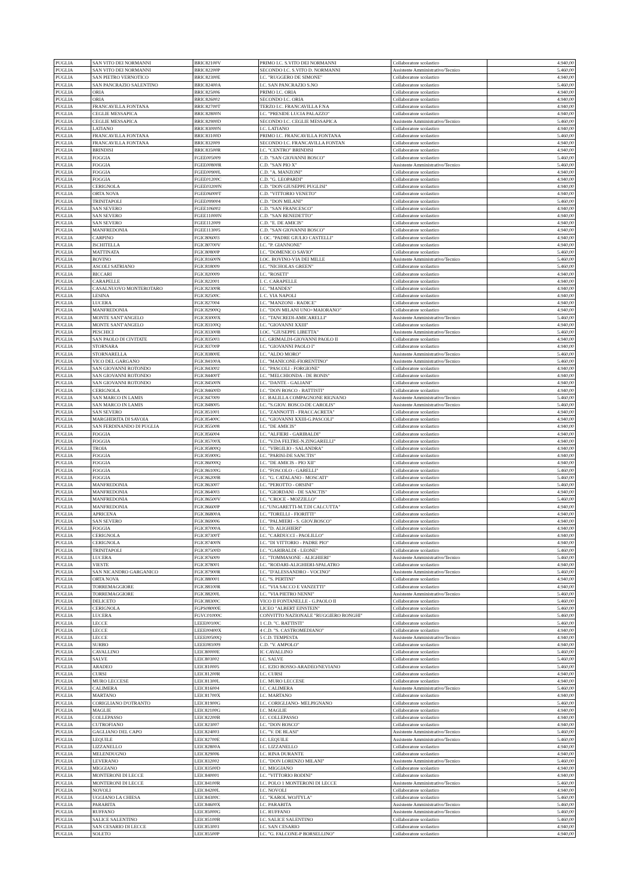| PUGLIA | SAN VITO DEI NORMANNI | BRIC82100V | PRIMO I.C. S.VITO DEI NORMANNI | Collaboratore scolastico | 4.940,00 |
| PUGLIA | SAN VITO DEI NORMANNI | BRIC82200P | SECONDO I.C. S.VITO D. NORMANNI | Assistente Amministrativo/Tecnico | 5.460,00 |
| PUGLIA | SAN PIETRO VERNOTICO | BRIC82300E | I.C. "RUGGERO DE SIMONE" | Collaboratore scolastico | 4.940,00 |
| PUGLIA | SAN PANCRAZIO SALENTINO | BRIC82400A | I.C. SAN PANCRAZIO S.NO | Collaboratore scolastico | 5.460,00 |
| PUGLIA | ORIA | BRIC825006 | PRIMO I.C. ORIA | Collaboratore scolastico | 4.940,00 |
| PUGLIA | ORIA | BRIC826002 | SECONDO I.C. ORIA | Collaboratore scolastico | 4.940,00 |
| PUGLIA | FRANCAVILLA FONTANA | BRIC82700T | TERZO I.C. FRANCAVILLA F.NA | Collaboratore scolastico | 4.940,00 |
| PUGLIA | CEGLIE MESSAPICA | BRIC82800N | I.C. "PRESIDE LUCIA PALAZZO" | Collaboratore scolastico | 4.940,00 |
| PUGLIA | CEGLIE MESSAPICA | BRIC82900D | SECONDO I.C. CEGLIE MESSAPICA | Assistente Amministrativo/Tecnico | 5.460,00 |
| PUGLIA | LATIANO | BRIC83000N | I.C. LATIANO | Collaboratore scolastico | 4.940,00 |
| PUGLIA | FRANCAVILLA FONTANA | BRIC83100D | PRIMO I.C. FRANCAVILLA FONTANA | Collaboratore scolastico | 5.460,00 |
| PUGLIA | FRANCAVILLA FONTANA | BRIC832009 | SECONDO I.C. FRANCAVILLA FONTAN | Collaboratore scolastico | 4.940,00 |
| PUGLIA | BRINDISI | BRIC83500R | I.C. "CENTRO" BRINDISI | Collaboratore scolastico | 4.940,00 |
| PUGLIA | FOGGIA | FGEE005009 | C.D. "SAN GIOVANNI BOSCO" | Collaboratore scolastico | 5.460,00 |
| PUGLIA | FOGGIA | FGEE00800R | C.D. "SAN PIO X" | Assistente Amministrativo/Tecnico | 5.460,00 |
| PUGLIA | FOGGIA | FGEE00900L | C.D. "A. MANZONI" | Collaboratore scolastico | 4.940,00 |
| PUGLIA | FOGGIA | FGEE01200C | C.D. "G. LEOPARDI" | Collaboratore scolastico | 4.940,00 |
| PUGLIA | CERIGNOLA | FGEE03200N | C.D. "DON GIUSEPPE PUGLISI" | Collaboratore scolastico | 4.940,00 |
| PUGLIA | ORTA NOVA | FGEE06000T | C.D. "VITTORIO VENETO" | Collaboratore scolastico | 4.940,00 |
| PUGLIA | TRINITAPOLI | FGEE099004 | C.D. "DON MILANI" | Collaboratore scolastico | 5.460,00 |
| PUGLIA | SAN SEVERO | FGEE106002 | C.D. "SAN FRANCESCO" | Collaboratore scolastico | 4.940,00 |
| PUGLIA | SAN SEVERO | FGEE11000N | C.D. "SAN BENEDETTO" | Collaboratore scolastico | 4.940,00 |
| PUGLIA | SAN SEVERO | FGEE112009 | C.D. "E. DE AMICIS" | Collaboratore scolastico | 4.940,00 |
| PUGLIA | MANFREDONIA | FGEE113005 | C.D. "SAN GIOVANNI BOSCO" | Collaboratore scolastico | 4.940,00 |
| PUGLIA | CARPINO | FGIC806003 | I. OC. "PADRE GIULIO CASTELLI" | Collaboratore scolastico | 4.940,00 |
| PUGLIA | ISCHITELLA | FGIC80700V | I.C. "P. GIANNONE" | Collaboratore scolastico | 4.940,00 |
| PUGLIA | MATTINATA | FGIC80800P | I.C. "DOMENICO SAVIO" | Collaboratore scolastico | 5.460,00 |
| PUGLIA | BOVINO | FGIC81600N | I.OC. BOVINO-VIA DEI MILLE | Assistente Amministrativo/Tecnico | 5.460,00 |
| PUGLIA | ASCOLI SATRIANO | FGIC818009 | I.C. "NICHOLAS GREEN" | Collaboratore scolastico | 5.460,00 |
| PUGLIA | BICCARI | FGIC820009 | I.C. "ROSETI" | Collaboratore scolastico | 4.940,00 |
| PUGLIA | CARAPELLE | FGIC822001 | I. C. CARAPELLE | Collaboratore scolastico | 4.940,00 |
| PUGLIA | CASALNUOVO MONTEROTARO | FGIC82300R | I.C. "MANDES" | Collaboratore scolastico | 4.940,00 |
| PUGLIA | LESINA | FGIC82500C | I. C. VIA NAPOLI | Collaboratore scolastico | 4.940,00 |
| PUGLIA | LUCERA | FGIC827004 | I.C. "MANZONI - RADICE" | Collaboratore scolastico | 4.940,00 |
| PUGLIA | MANFREDONIA | FGIC82900Q | I.C. "DON MILANI UNO+MAIORANO" | Collaboratore scolastico | 4.940,00 |
| PUGLIA | MONTE SANT'ANGELO | FGIC83000X | I.C. "TANCREDI-AMICARELLI" | Assistente Amministrativo/Tecnico | 5.460,00 |
| PUGLIA | MONTE SANT'ANGELO | FGIC83100Q | I.C. "GIOVANNI XXIII" | Collaboratore scolastico | 4.940,00 |
| PUGLIA | PESCHICI | FGIC83300B | I.OC. "GIUSEPPE LIBETTA" | Assistente Amministrativo/Tecnico | 5.460,00 |
| PUGLIA | SAN PAOLO DI CIVITATE | FGIC835003 | I.C. GRIMALDI-GIOVANNI PAOLO II | Collaboratore scolastico | 4.940,00 |
| PUGLIA | STORNARA | FGIC83700P | I.C. "GIOVANNI PAOLO I" | Collaboratore scolastico | 4.940,00 |
| PUGLIA | STORNARELLA | FGIC83800E | I.C. "ALDO MORO" | Assistente Amministrativo/Tecnico | 5.460,00 |
| PUGLIA | VICO DEL GARGANO | FGIC84100A | I.C. "MANICONE-FIORENTINO" | Assistente Amministrativo/Tecnico | 5.460,00 |
| PUGLIA | SAN GIOVANNI ROTONDO | FGIC843002 | I.C. "PASCOLI - FORGIONE" | Collaboratore scolastico | 4.940,00 |
| PUGLIA | SAN GIOVANNI ROTONDO | FGIC84400T | I.C. "MELCHIONDA - DE BONIS" | Collaboratore scolastico | 4.940,00 |
| PUGLIA | SAN GIOVANNI ROTONDO | FGIC84500N | I.C. "DANTE - GALIANI" | Collaboratore scolastico | 4.940,00 |
| PUGLIA | CERIGNOLA | FGIC84600D | I.C. "DON BOSCO - BATTISTI" | Collaboratore scolastico | 4.940,00 |
| PUGLIA | SAN MARCO IN LAMIS | FGIC847009 | I.C. BALILLA COMPAGNONE RIGNANO | Assistente Amministrativo/Tecnico | 5.460,00 |
| PUGLIA | SAN MARCO IN LAMIS | FGIC848005 | I.C. "S.GIOV. BOSCO-DE CAROLIS" | Assistente Amministrativo/Tecnico | 5.460,00 |
| PUGLIA | SAN SEVERO | FGIC851001 | I.C. "ZANNOTTI - FRACCACRETA" | Collaboratore scolastico | 4.940,00 |
| PUGLIA | MARGHERITA DI SAVOIA | FGIC85400C | I.C. "GIOVANNI XXIII-G.PASCOLI" | Collaboratore scolastico | 4.940,00 |
| PUGLIA | SAN FERDINANDO DI PUGLIA | FGIC855008 | I.C. "DE AMICIS" | Collaboratore scolastico | 4.940,00 |
| PUGLIA | FOGGIA | FGIC856004 | I.C. "ALFIERI - GARIBALDI" | Collaboratore scolastico | 4.940,00 |
| PUGLIA | FOGGIA | FGIC85700X | I.C. "V.DA FELTRE-N.ZINGARELLI" | Collaboratore scolastico | 4.940,00 |
| PUGLIA | TROIA | FGIC85800Q | I.C. "VIRGILIO - SALANDRA" | Collaboratore scolastico | 4.940,00 |
| PUGLIA | FOGGIA | FGIC85900G | I.C. "PARISI-DE SANCTIS" | Collaboratore scolastico | 4.940,00 |
| PUGLIA | FOGGIA | FGIC86000Q | I.C. "DE AMICIS - PIO XII" | Collaboratore scolastico | 4.940,00 |
| PUGLIA | FOGGIA | FGIC86100G | I.C. "FOSCOLO - GABELLI" | Collaboratore scolastico | 5.460,00 |
| PUGLIA | FOGGIA | FGIC86200B | I.C. "G. CATALANO - MOSCATI" | Collaboratore scolastico | 5.460,00 |
| PUGLIA | MANFREDONIA | FGIC863007 | I.C. "PEROTTO - ORSINI" | Collaboratore scolastico | 5.460,00 |
| PUGLIA | MANFREDONIA | FGIC864003 | I.C. "GIORDANI - DE SANCTIS" | Collaboratore scolastico | 4.940,00 |
| PUGLIA | MANFREDONIA | FGIC86500V | I.C. "CROCE - MOZZILLO" | Collaboratore scolastico | 5.460,00 |
| PUGLIA | MANFREDONIA | FGIC86600P | I.C."UNGARETTI-M.T.DI CALCUTTA" | Collaboratore scolastico | 4.940,00 |
| PUGLIA | APRICENA | FGIC86800A | I.C. "TORELLI - FIORITTI" | Collaboratore scolastico | 4.940,00 |
| PUGLIA | SAN SEVERO | FGIC869006 | I.C. "PALMIERI - S. GIOV.BOSCO" | Collaboratore scolastico | 4.940,00 |
| PUGLIA | FOGGIA | FGIC87000A | I.C. "D. ALIGHIERI" | Collaboratore scolastico | 4.940,00 |
| PUGLIA | CERIGNOLA | FGIC87300T | I.C. "CARDUCCI - PAOLILLO" | Collaboratore scolastico | 4.940,00 |
| PUGLIA | CERIGNOLA | FGIC87400N | I.C. "DI VITTORIO - PADRE PIO" | Collaboratore scolastico | 4.940,00 |
| PUGLIA | TRINITAPOLI | FGIC87500D | I.C. "GARIBALDI - LEONE" | Collaboratore scolastico | 5.460,00 |
| PUGLIA | LUCERA | FGIC876009 | I.C. "TOMMASONE - ALIGHIERI" | Assistente Amministrativo/Tecnico | 5.460,00 |
| PUGLIA | VIESTE | FGIC878001 | I.C. "RODARI-ALIGHIERI-SPALATRO | Collaboratore scolastico | 4.940,00 |
| PUGLIA | SAN NICANDRO GARGANICO | FGIC87900R | I.C. "D'ALESSANDRO - VOCINO" | Assistente Amministrativo/Tecnico | 5.460,00 |
| PUGLIA | ORTA NOVA | FGIC880001 | I.C. "S. PERTINI" | Collaboratore scolastico | 4.940,00 |
| PUGLIA | TORREMAGGIORE | FGIC88100R | I.C. "VIA SACCO E VANZETTI" | Collaboratore scolastico | 4.940,00 |
| PUGLIA | TORREMAGGIORE | FGIC88200L | I.C. "VIA PIETRO NENNI" | Assistente Amministrativo/Tecnico | 5.460,00 |
| PUGLIA | DELICETO | FGIC88300C | VICO II FONTANELLE - G.PAOLO II | Collaboratore scolastico | 5.460,00 |
| PUGLIA | CERIGNOLA | FGPS08000E | LICEO "ALBERT EINSTEIN" | Collaboratore scolastico | 5.460,00 |
| PUGLIA | LUCERA | FGVC01000C | CONVITTO NAZIONALE "RUGGIERO BONGHI" | Collaboratore scolastico | 5.460,00 |
| PUGLIA | LECCE | LEEE00100C | 1 C.D. "C. BATTISTI" | Collaboratore scolastico | 5.460,00 |
| PUGLIA | LECCE | LEEE00400X | 4 C.D. "S. CASTROMEDIANO" | Collaboratore scolastico | 4.940,00 |
| PUGLIA | LECCE | LEEE00500Q | 5 C.D. TEMPESTA | Assistente Amministrativo/Tecnico | 4.940,00 |
| PUGLIA | SURBO | LEEE081009 | C.D. "V. AMPOLO" | Collaboratore scolastico | 4.940,00 |
| PUGLIA | CAVALLINO | LEIC80000E | IC CAVALLINO | Collaboratore scolastico | 5.460,00 |
| PUGLIA | SALVE | LEIC803002 | I.C. SALVE | Collaboratore scolastico | 5.460,00 |
| PUGLIA | ARADEO | LEIC810005 | I.C. EZIO BOSSO-ARADEO/NEVIANO | Collaboratore scolastico | 5.460,00 |
| PUGLIA | CURSI | LEIC81200R | I.C. CURSI | Collaboratore scolastico | 4.940,00 |
| PUGLIA | MURO LECCESE | LEIC81300L | I.C. MURO LECCESE | Collaboratore scolastico | 4.940,00 |
| PUGLIA | CALIMERA | LEIC816004 | I.C. CALIMERA | Assistente Amministrativo/Tecnico | 5.460,00 |
| PUGLIA | MARTANO | LEIC81700X | I.C. MARTANO | Collaboratore scolastico | 4.940,00 |
| PUGLIA | CORIGLIANO D'OTRANTO | LEIC81900G | I.C. CORIGLIANO- MELPIGNANO | Collaboratore scolastico | 5.460,00 |
| PUGLIA | MAGLIE | LEIC82100G | I.C. MAGLIE | Collaboratore scolastico | 4.940,00 |
| PUGLIA | COLLEPASSO | LEIC82200B | I.C. COLLEPASSO | Collaboratore scolastico | 4.940,00 |
| PUGLIA | CUTROFIANO | LEIC823007 | I.C. "DON BOSCO" | Collaboratore scolastico | 4.940,00 |
| PUGLIA | GAGLIANO DEL CAPO | LEIC824003 | I.C. "V. DE BLASI" | Assistente Amministrativo/Tecnico | 5.460,00 |
| PUGLIA | LEQUILE | LEIC82700E | I.C. LEQUILE | Assistente Amministrativo/Tecnico | 5.460,00 |
| PUGLIA | LIZZANELLO | LEIC82800A | I.C. LIZZANELLO | Collaboratore scolastico | 4.940,00 |
| PUGLIA | MELENDUGNO | LEIC829006 | I.C. RINA DURANTE | Collaboratore scolastico | 4.940,00 |
| PUGLIA | LEVERANO | LEIC832002 | I.C. "DON LORENZO MILANI" | Assistente Amministrativo/Tecnico | 5.460,00 |
| PUGLIA | MIGGIANO | LEIC83500D | I.C. MIGGIANO | Collaboratore scolastico | 4.940,00 |
| PUGLIA | MONTERONI DI LECCE | LEIC840001 | I.C. "VITTORIO BODINI" | Collaboratore scolastico | 4.940,00 |
| PUGLIA | MONTERONI DI LECCE | LEIC84100R | I.C. POLO 1 MONTERONI DI LECCE | Assistente Amministrativo/Tecnico | 5.460,00 |
| PUGLIA | NOVOLI | LEIC84200L | I.C. NOVOLI | Collaboratore scolastico | 4.940,00 |
| PUGLIA | UGGIANO LA CHIESA | LEIC84300C | I.C. "KAROL WOJTYLA" | Collaboratore scolastico | 5.460,00 |
| PUGLIA | PARABITA | LEIC84600X | I.C. PARABITA | Assistente Amministrativo/Tecnico | 5.460,00 |
| PUGLIA | RUFFANO | LEIC85000G | I.C. RUFFANO | Assistente Amministrativo/Tecnico | 5.460,00 |
| PUGLIA | SALICE SALENTINO | LEIC85100B | I.C. SALICE SALENTINO | Collaboratore scolastico | 5.460,00 |
| PUGLIA | SAN CESARIO DI LECCE | LEIC853003 | I.C. SAN CESARIO | Collaboratore scolastico | 4.940,00 |
| PUGLIA | SOLETO | LEIC85500P | I.C. "G. FALCONE-P BORSELLINO" | Collaboratore scolastico | 4.940,00 |